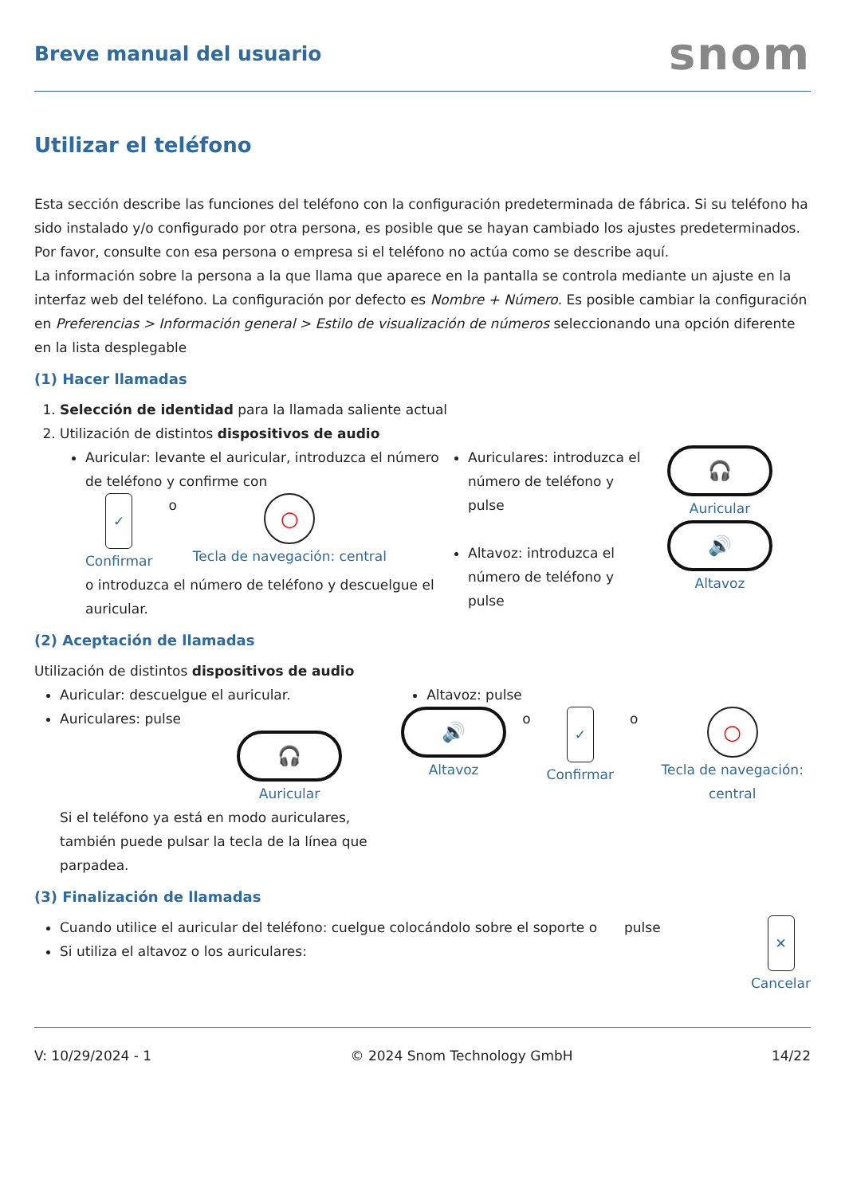Breve manual del usuario
snom
Utilizar el teléfono
Esta sección describe las funciones del teléfono con la configuración predeterminada de fábrica. Si su teléfono ha sido instalado y/o configurado por otra persona, es posible que se hayan cambiado los ajustes predeterminados. Por favor, consulte con esa persona o empresa si el teléfono no actúa como se describe aquí.
La información sobre la persona a la que llama que aparece en la pantalla se controla mediante un ajuste en la interfaz web del teléfono. La configuración por defecto es Nombre + Número. Es posible cambiar la configuración en Preferencias > Información general > Estilo de visualización de números seleccionando una opción diferente en la lista desplegable
(1) Hacer llamadas
1. Selección de identidad para la llamada saliente actual
2. Utilización de distintos dispositivos de audio
Auricular: levante el auricular, introduzca el número de teléfono y confirme con
✓
Confirmar
o
○
Tecla de navegación: central
o introduzca el número de teléfono y descuelgue el auricular.
Auriculares: introduzca el número de teléfono y pulse
Altavoz: introduzca el número de teléfono y pulse
🎧
Auricular
🔊
Altavoz
(2) Aceptación de llamadas
Utilización de distintos dispositivos de audio
Auricular: descuelgue el auricular.
Auriculares: pulse
🎧
Auricular
Si el teléfono ya está en modo auriculares, también puede pulsar la tecla de la línea que parpadea.
Altavoz: pulse
🔊
Altavoz
o
✓
Confirmar
o
○
Tecla de navegación: central
(3) Finalización de llamadas
Cuando utilice el auricular del teléfono: cuelgue colocándolo sobre el soporte o
Si utiliza el altavoz o los auriculares:
pulse
✕
Cancelar
V: 10/29/2024 - 1 © 2024 Snom Technology GmbH 14/22